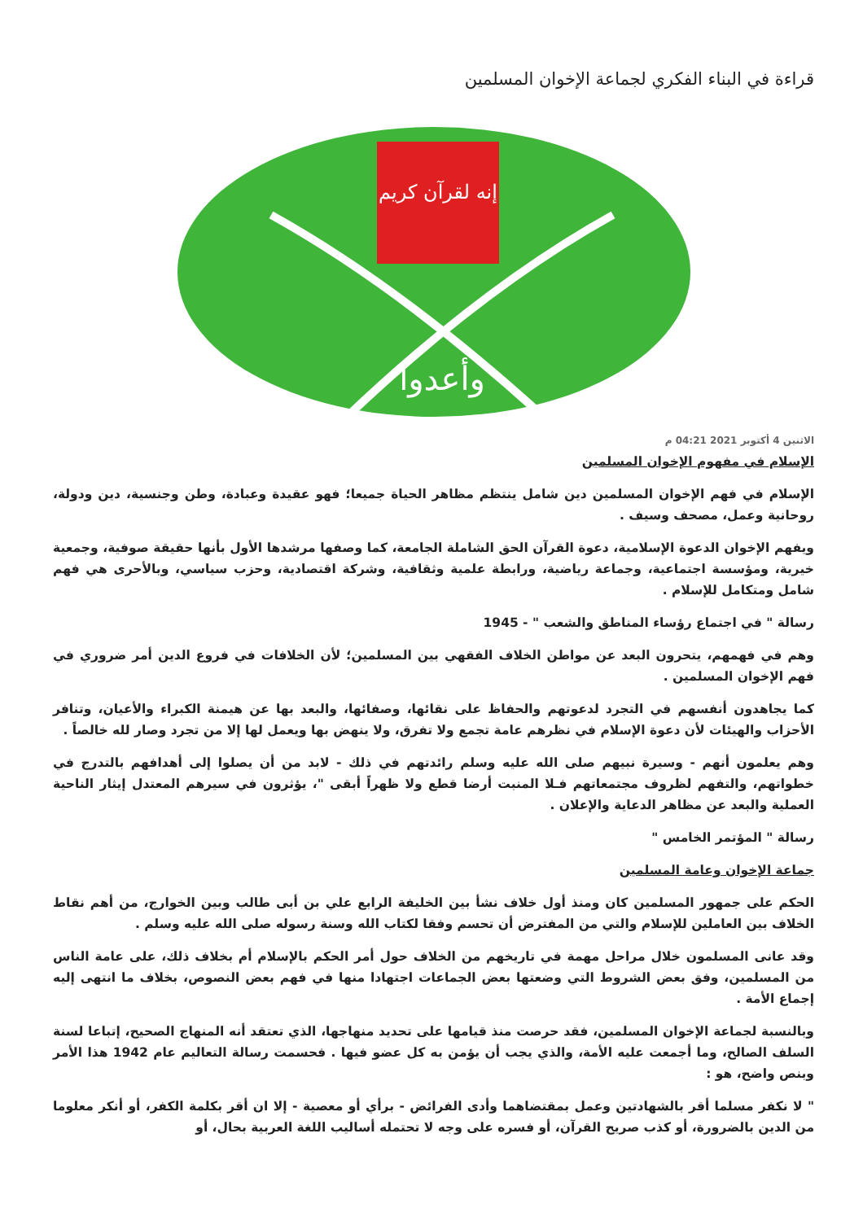قراءة في البناء الفكري لجماعة الإخوان المسلمين
إنه لقرآن كريم
وأعدوا
الاثنين 4 أكتوبر 2021 04:21 م
الإسلام في مفهوم الإخوان المسلمين
الإسلام في فهم الإخوان المسلمين دين شامل ينتظم مظاهر الحياة جميعا؛ فهو عقيدة وعبادة، وطن وجنسية، دين ودولة، روحانية وعمل، مصحف وسيف .
ويفهم الإخوان الدعوة الإسلامية، دعوة القرآن الحق الشاملة الجامعة، كما وصفها مرشدها الأول بأنها حقيقة صوفية، وجمعية خيرية، ومؤسسة اجتماعية، وجماعة رياضية، ورابطة علمية وثقافية، وشركة اقتصادية، وحزب سياسي، وبالأحرى هي فهم شامل ومتكامل للإسلام .
رسالة " في اجتماع رؤساء المناطق والشعب " - 1945
وهم في فهمهم، يتحرون البعد عن مواطن الخلاف الفقهي بين المسلمين؛ لأن الخلافات في فروع الدين أمر ضروري في فهم الإخوان المسلمين .
كما يجاهدون أنفسهم في التجرد لدعوتهم والحفاظ على نقائها، وصفائها، والبعد بها عن هيمنة الكبراء والأعيان، وتنافر الأحزاب والهيئات لأن دعوة الإسلام في نظرهم عامة تجمع ولا تفرق، ولا ينهض بها ويعمل لها إلا من تجرد وصار لله خالصاً .
وهم يعلمون أنهم - وسيرة نبيهم صلى الله عليه وسلم رائدتهم في ذلك - لابد من أن يصلوا إلى أهدافهم بالتدرج في خطواتهم، والتفهم لظروف مجتمعاتهم فـلا المنبت أرضا قطع ولا ظهراً أبقى "، يؤثرون في سيرهم المعتدل إيثار الناحية العملية والبعد عن مظاهر الدعاية والإعلان .
رسالة " المؤتمر الخامس "
جماعة الإخوان وعامة المسلمين
الحكم على جمهور المسلمين كان ومنذ أول خلاف نشأ بين الخليفة الرابع علي بن أبى طالب وبين الخوارج، من أهم نقاط الخلاف بين العاملين للإسلام والتي من المفترض أن تحسم وفقا لكتاب الله وسنة رسوله صلى الله عليه وسلم .
وقد عانى المسلمون خلال مراحل مهمة في تاريخهم من الخلاف حول أمر الحكم بالإسلام أم بخلاف ذلك، على عامة الناس من المسلمين، وفق بعض الشروط التي وضعتها بعض الجماعات اجتهادا منها في فهم بعض النصوص، بخلاف ما انتهى إليه إجماع الأمة .
وبالنسبة لجماعة الإخوان المسلمين، فقد حرصت منذ قيامها على تحديد منهاجها، الذي تعتقد أنه المنهاج الصحيح، إتباعا لسنة السلف الصالح، وما أجمعت عليه الأمة، والذي يجب أن يؤمن به كل عضو فيها . فحسمت رسالة التعاليم عام 1942 هذا الأمر وبنص واضح، هو :
" لا نكفر مسلما أقر بالشهادتين وعمل بمقتضاهما وأدى الفرائض - برأي أو معصية - إلا ان أقر بكلمة الكفر، أو أنكر معلوما من الدين بالضرورة، أو كذب صريح القرآن، أو فسره على وجه لا تحتمله أساليب اللغة العربية بحال، أو